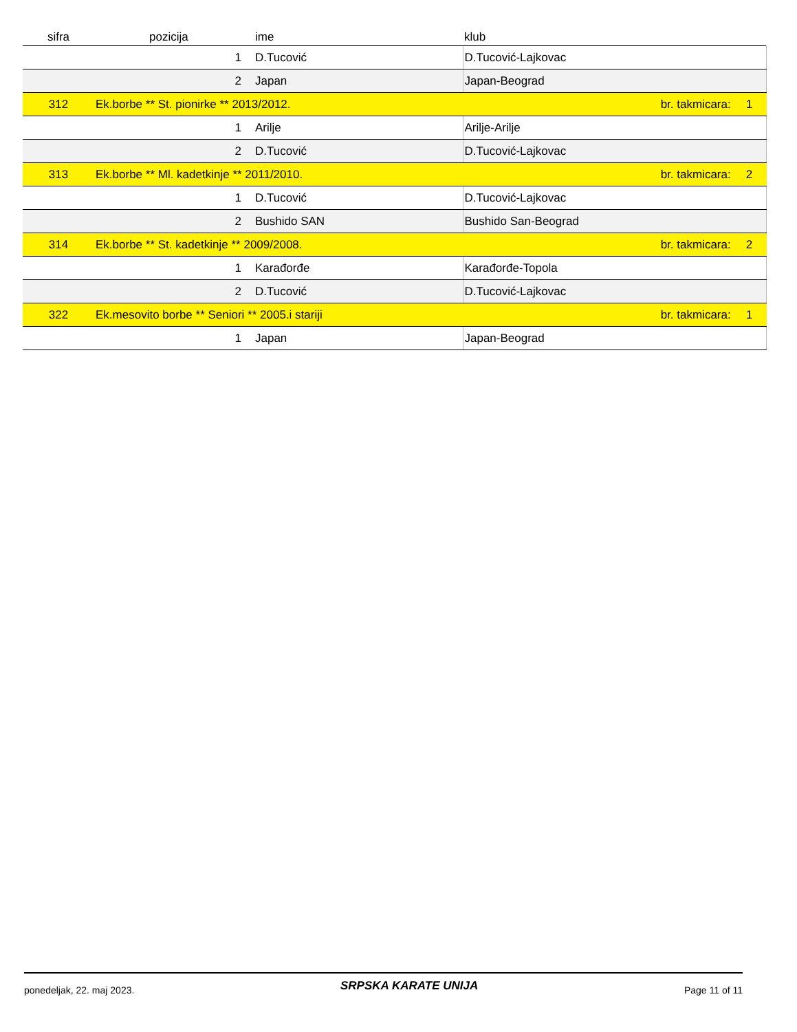| sifra | pozicija | ime | klub | | |
| --- | --- | --- | --- | --- | --- |
| | 1 | D.Tucović | D.Tucović-Lajkovac | | |
| | 2 | Japan | Japan-Beograd | | |
| 312 | Ek.borbe ** St. pionirke ** 2013/2012. | | | br. takmicara: | 1 |
| | 1 | Arilje | Arilje-Arilje | | |
| | 2 | D.Tucović | D.Tucović-Lajkovac | | |
| 313 | Ek.borbe ** Ml. kadetkinje ** 2011/2010. | | | br. takmicara: | 2 |
| | 1 | D.Tucović | D.Tucović-Lajkovac | | |
| | 2 | Bushido SAN | Bushido San-Beograd | | |
| 314 | Ek.borbe ** St. kadetkinje ** 2009/2008. | | | br. takmicara: | 2 |
| | 1 | Karađorđe | Karađorđe-Topola | | |
| | 2 | D.Tucović | D.Tucović-Lajkovac | | |
| 322 | Ek.mesovito borbe ** Seniori ** 2005.i stariji | | | br. takmicara: | 1 |
| | 1 | Japan | Japan-Beograd | | |
ponedeljak, 22. maj 2023. SRPSKA KARATE UNIJA Page 11 of 11